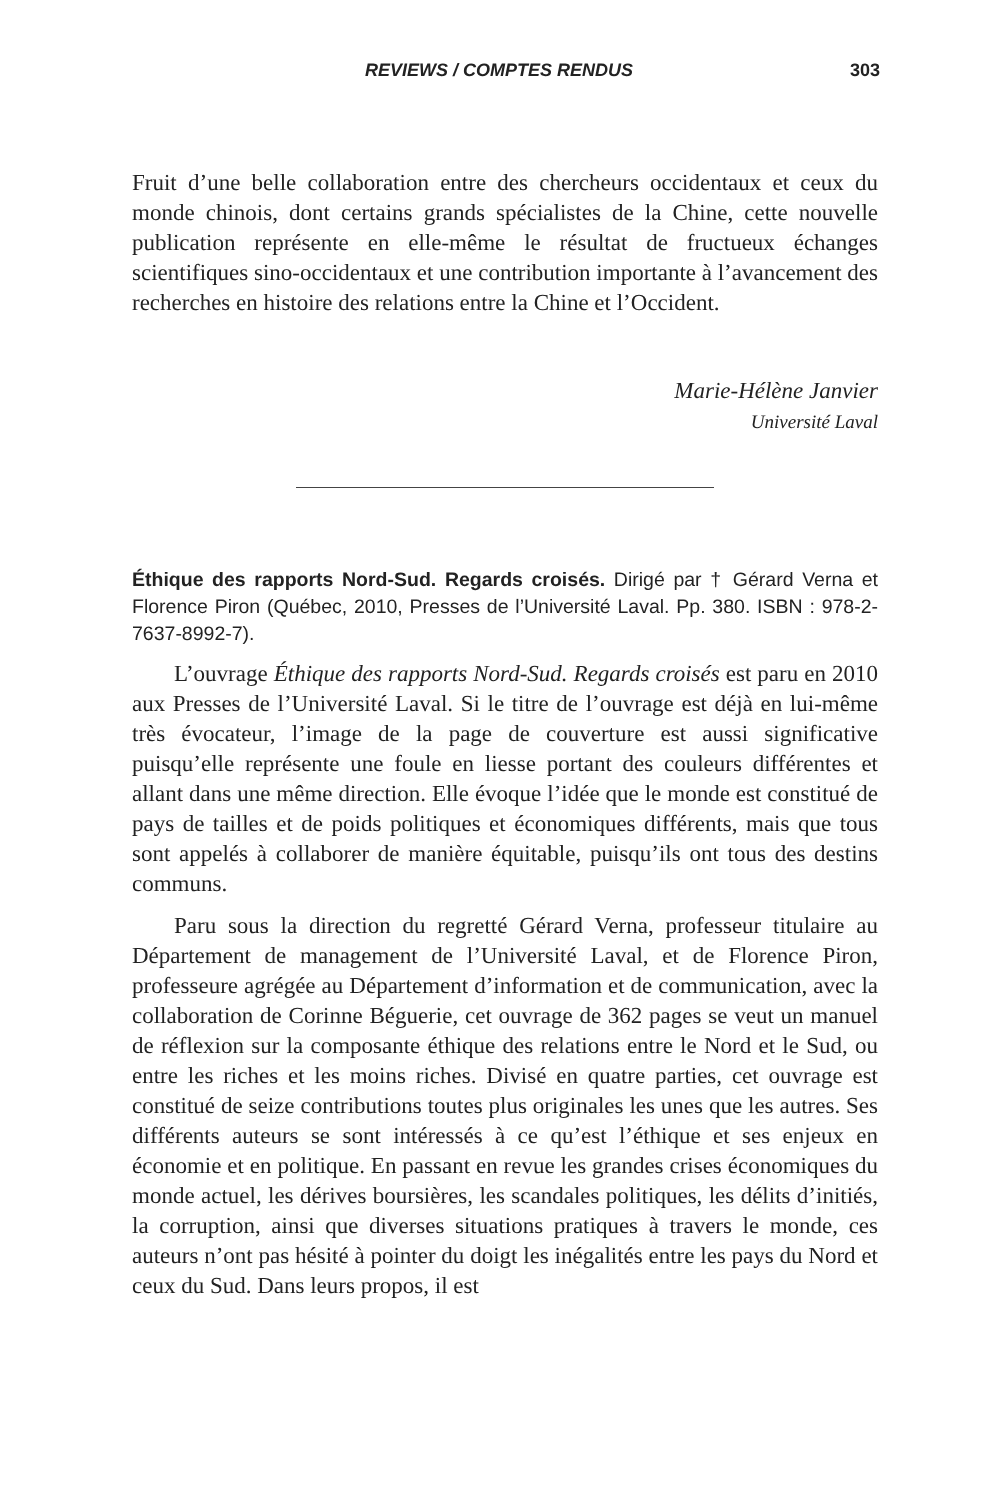REVIEWS / COMPTES RENDUS 303
Fruit d’une belle collaboration entre des chercheurs occidentaux et ceux du monde chinois, dont certains grands spécialistes de la Chine, cette nouvelle publication représente en elle-même le résultat de fructueux échanges scientifiques sino-occidentaux et une contribution importante à l’avancement des recherches en histoire des relations entre la Chine et l’Occident.
Marie-Hélène Janvier
Université Laval
Éthique des rapports Nord-Sud. Regards croisés. Dirigé par † Gérard Verna et Florence Piron (Québec, 2010, Presses de l’Université Laval. Pp. 380. ISBN : 978-2-7637-8992-7).
L’ouvrage Éthique des rapports Nord-Sud. Regards croisés est paru en 2010 aux Presses de l’Université Laval. Si le titre de l’ouvrage est déjà en lui-même très évocateur, l’image de la page de couverture est aussi significative puisqu’elle représente une foule en liesse portant des couleurs différentes et allant dans une même direction. Elle évoque l’idée que le monde est constitué de pays de tailles et de poids politiques et économiques différents, mais que tous sont appelés à collaborer de manière équitable, puisqu’ils ont tous des destins communs.
Paru sous la direction du regretté Gérard Verna, professeur titulaire au Département de management de l’Université Laval, et de Florence Piron, professeure agrégée au Département d’information et de communication, avec la collaboration de Corinne Béguerie, cet ouvrage de 362 pages se veut un manuel de réflexion sur la composante éthique des relations entre le Nord et le Sud, ou entre les riches et les moins riches. Divisé en quatre parties, cet ouvrage est constitué de seize contributions toutes plus originales les unes que les autres. Ses différents auteurs se sont intéressés à ce qu’est l’éthique et ses enjeux en économie et en politique. En passant en revue les grandes crises économiques du monde actuel, les dérives boursières, les scandales politiques, les délits d’initiés, la corruption, ainsi que diverses situations pratiques à travers le monde, ces auteurs n’ont pas hésité à pointer du doigt les inégalités entre les pays du Nord et ceux du Sud. Dans leurs propos, il est